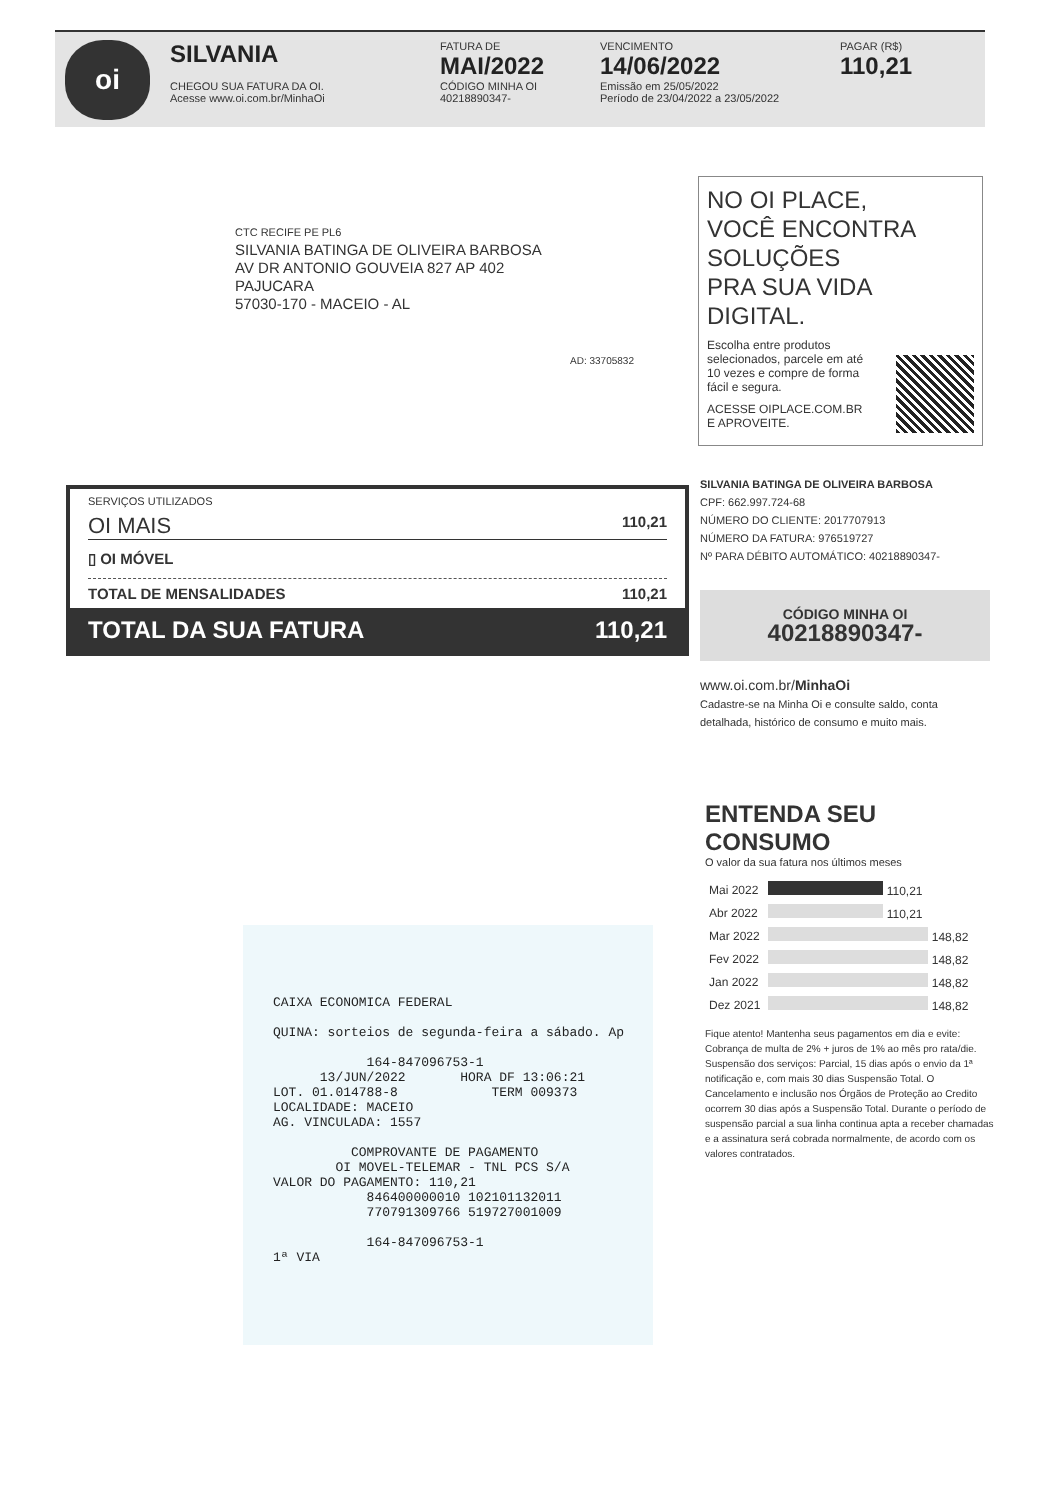oi
SILVANIA
CHEGOU SUA FATURA DA OI.
Acesse www.oi.com.br/MinhaOi
FATURA DE
MAI/2022
CÓDIGO MINHA OI
40218890347-
VENCIMENTO
14/06/2022
Emissão em 25/05/2022
Período de 23/04/2022 a 23/05/2022
PAGAR (R$)
110,21
CTC RECIFE PE PL6
SILVANIA BATINGA DE OLIVEIRA BARBOSA
AV DR ANTONIO GOUVEIA 827 AP 402
PAJUCARA
57030-170 - MACEIO - AL
AD: 33705832
NO OI PLACE,
VOCÊ ENCONTRA
SOLUÇÕES
PRA SUA VIDA
DIGITAL.
Escolha entre produtos selecionados, parcele em até 10 vezes e compre de forma fácil e segura.
ACESSE OIPLACE.COM.BR
E APROVEITE.
SERVIÇOS UTILIZADOS
OI MAIS 110,21
▯ OI MÓVEL
TOTAL DE MENSALIDADES 110,21
TOTAL DA SUA FATURA 110,21
SILVANIA BATINGA DE OLIVEIRA BARBOSA
CPF: 662.997.724-68
NÚMERO DO CLIENTE: 2017707913
NÚMERO DA FATURA: 976519727
Nº PARA DÉBITO AUTOMÁTICO: 40218890347-
CÓDIGO MINHA OI
40218890347-
www.oi.com.br/MinhaOi
Cadastre-se na Minha Oi e consulte saldo, conta detalhada, histórico de consumo e muito mais.
ENTENDA SEU CONSUMO
O valor da sua fatura nos últimos meses
| Mai 2022 | 110,21 |
| Abr 2022 | 110,21 |
| Mar 2022 | 148,82 |
| Fev 2022 | 148,82 |
| Jan 2022 | 148,82 |
| Dez 2021 | 148,82 |
Fique atento! Mantenha seus pagamentos em dia e evite: Cobrança de multa de 2% + juros de 1% ao mês pro rata/die. Suspensão dos serviços: Parcial, 15 dias após o envio da 1ª notificação e, com mais 30 dias Suspensão Total. O Cancelamento e inclusão nos Órgãos de Proteção ao Credito ocorrem 30 dias após a Suspensão Total. Durante o período de suspensão parcial a sua linha continua apta a receber chamadas e a assinatura será cobrada normalmente, de acordo com os valores contratados.
CAIXA ECONOMICA FEDERAL QUINA: sorteios de segunda-feira a sábado. Ap 164-847096753-1 13/JUN/2022 HORA DF 13:06:21 LOT. 01.014788-8 TERM 009373 LOCALIDADE: MACEIO AG. VINCULADA: 1557 COMPROVANTE DE PAGAMENTO OI MOVEL-TELEMAR - TNL PCS S/A VALOR DO PAGAMENTO: 110,21 846400000010 102101132011 770791309766 519727001009 164-847096753-1 1ª VIA